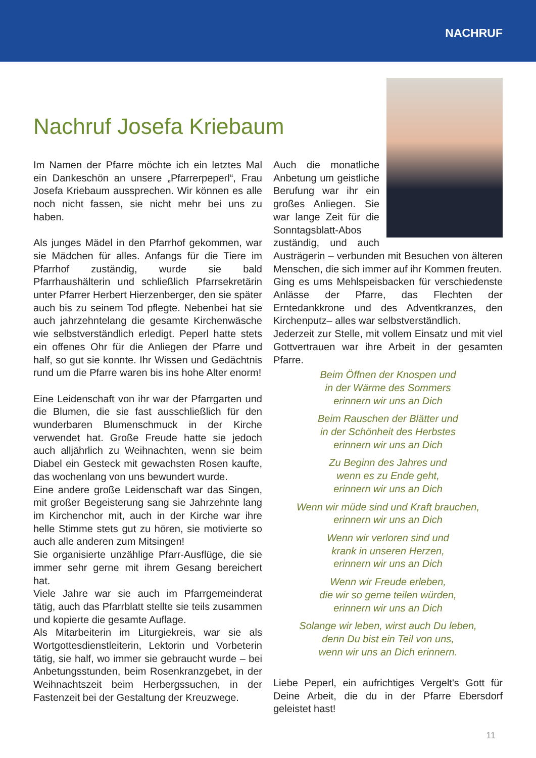NACHRUF
Nachruf Josefa Kriebaum
Im Namen der Pfarre möchte ich ein letztes Mal ein Dankeschön an unsere „Pfarrerpeperl“, Frau Josefa Kriebaum aussprechen. Wir können es alle noch nicht fassen, sie nicht mehr bei uns zu haben.
Als junges Mädel in den Pfarrhof gekommen, war sie Mädchen für alles. Anfangs für die Tiere im Pfarrhof zuständig, wurde sie bald Pfarrhaushälterin und schließlich Pfarrsekretärin unter Pfarrer Herbert Hierzenberger, den sie später auch bis zu seinem Tod pflegte. Nebenbei hat sie auch jahrzehntelang die gesamte Kirchenwäsche wie selbstverständlich erledigt. Peperl hatte stets ein offenes Ohr für die Anliegen der Pfarre und half, so gut sie konnte. Ihr Wissen und Gedächtnis rund um die Pfarre waren bis ins hohe Alter enorm!
Eine Leidenschaft von ihr war der Pfarrgarten und die Blumen, die sie fast ausschließlich für den wunderbaren Blumenschmuck in der Kirche verwendet hat. Große Freude hatte sie jedoch auch alljährlich zu Weihnachten, wenn sie beim Diabel ein Gesteck mit gewachsten Rosen kaufte, das wochenlang von uns bewundert wurde.
Eine andere große Leidenschaft war das Singen, mit großer Begeisterung sang sie Jahrzehnte lang im Kirchenchor mit, auch in der Kirche war ihre helle Stimme stets gut zu hören, sie motivierte so auch alle anderen zum Mitsingen!
Sie organisierte unzählige Pfarr-Ausflüge, die sie immer sehr gerne mit ihrem Gesang bereichert hat.
Viele Jahre war sie auch im Pfarrgemeinderat tätig, auch das Pfarrblatt stellte sie teils zusammen und kopierte die gesamte Auflage.
Als Mitarbeiterin im Liturgiekreis, war sie als Wortgottesdienstleiterin, Lektorin und Vorbeterin tätig, sie half, wo immer sie gebraucht wurde – bei Anbetungsstunden, beim Rosenkranzgebet, in der Weihnachtszeit beim Herbergssuchen, in der Fastenzeit bei der Gestaltung der Kreuzwege.
Auch die monatliche Anbetung um geistliche Berufung war ihr ein großes Anliegen. Sie war lange Zeit für die Sonntagsblatt-Abos zuständig, und auch Austrägerin – verbunden mit Besuchen von älteren Menschen, die sich immer auf ihr Kommen freuten.
Ging es ums Mehlspeisbacken für verschiedenste Anlässe der Pfarre, das Flechten der Erntedankkrone und des Adventkranzes, den Kirchenputz– alles war selbstverständlich.
Jederzeit zur Stelle, mit vollem Einsatz und mit viel Gottvertrauen war ihre Arbeit in der gesamten Pfarre.
Beim Öffnen der Knospen und
in der Wärme des Sommers
erinnern wir uns an Dich
Beim Rauschen der Blätter und
in der Schönheit des Herbstes
erinnern wir uns an Dich
Zu Beginn des Jahres und
wenn es zu Ende geht,
erinnern wir uns an Dich
Wenn wir müde sind und Kraft brauchen,
erinnern wir uns an Dich
Wenn wir verloren sind und
krank in unseren Herzen,
erinnern wir uns an Dich
Wenn wir Freude erleben,
die wir so gerne teilen würden,
erinnern wir uns an Dich
Solange wir leben, wirst auch Du leben,
denn Du bist ein Teil von uns,
wenn wir uns an Dich erinnern.
Liebe Peperl, ein aufrichtiges Vergelt's Gott für Deine Arbeit, die du in der Pfarre Ebersdorf geleistet hast!
11